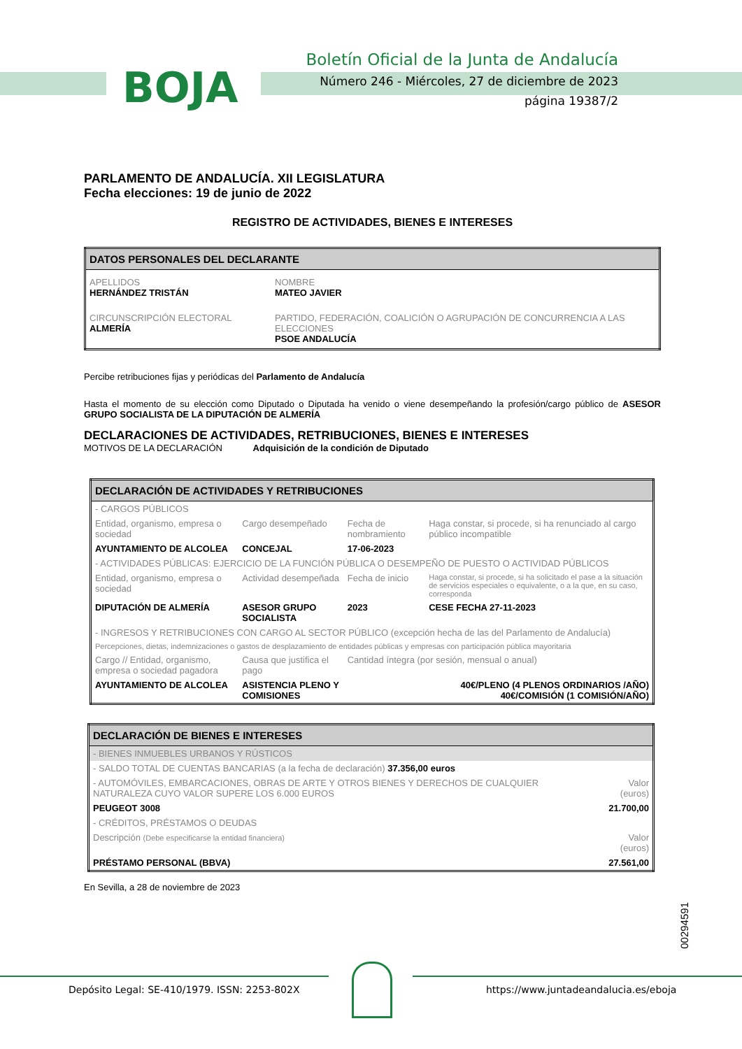BOJA
Boletín Oficial de la Junta de Andalucía
Número 246 - Miércoles, 27 de diciembre de 2023
página 19387/2
PARLAMENTO DE ANDALUCÍA. XII LEGISLATURA
Fecha elecciones: 19 de junio de 2022
REGISTRO DE ACTIVIDADES, BIENES E INTERESES
| DATOS PERSONALES DEL DECLARANTE | |
| --- | --- |
| APELLIDOS HERNÁNDEZ TRISTÁN | NOMBRE MATEO JAVIER |
| CIRCUNSCRIPCIÓN ELECTORAL ALMERÍA | PARTIDO, FEDERACIÓN, COALICIÓN O AGRUPACIÓN DE CONCURRENCIA A LAS ELECCIONES PSOE ANDALUCÍA |
Percibe retribuciones fijas y periódicas del Parlamento de Andalucía
Hasta el momento de su elección como Diputado o Diputada ha venido o viene desempeñando la profesión/cargo público de ASESOR GRUPO SOCIALISTA DE LA DIPUTACIÓN DE ALMERÍA
DECLARACIONES DE ACTIVIDADES, RETRIBUCIONES, BIENES E INTERESES
MOTIVOS DE LA DECLARACIÓN Adquisición de la condición de Diputado
| DECLARACIÓN DE ACTIVIDADES Y RETRIBUCIONES | | | |
| --- | --- | --- | --- |
| - CARGOS PÚBLICOS | | | |
| Entidad, organismo, empresa o sociedad | Cargo desempeñado | Fecha de nombramiento | Haga constar, si procede, si ha renunciado al cargo público incompatible |
| AYUNTAMIENTO DE ALCOLEA | CONCEJAL | 17-06-2023 | |
| - ACTIVIDADES PÚBLICAS: EJERCICIO DE LA FUNCIÓN PÚBLICA O DESEMPEÑO DE PUESTO O ACTIVIDAD PÚBLICOS | | | |
| Entidad, organismo, empresa o sociedad | Actividad desempeñada | Fecha de inicio | Haga constar, si procede, si ha solicitado el pase a la situación de servicios especiales o equivalente, o a la que, en su caso, corresponda |
| DIPUTACIÓN DE ALMERÍA | ASESOR GRUPO SOCIALISTA | 2023 | CESE FECHA 27-11-2023 |
| - INGRESOS Y RETRIBUCIONES CON CARGO AL SECTOR PÚBLICO (excepción hecha de las del Parlamento de Andalucía) | | | |
| Percepciones, dietas, indemnizaciones o gastos de desplazamiento de entidades públicas y empresas con participación pública mayoritaria | | | |
| Cargo // Entidad, organismo, empresa o sociedad pagadora | Causa que justifica el pago | Cantidad íntegra (por sesión, mensual o anual) | |
| AYUNTAMIENTO DE ALCOLEA | ASISTENCIA PLENO Y COMISIONES | 40€/PLENO (4 PLENOS ORDINARIOS /AÑO) 40€/COMISIÓN (1 COMISIÓN/AÑO) | |
| DECLARACIÓN DE BIENES E INTERESES | |
| --- | --- |
| - BIENES INMUEBLES URBANOS Y RÚSTICOS | |
| - SALDO TOTAL DE CUENTAS BANCARIAS (a la fecha de declaración) 37.356,00 euros | |
| - AUTOMÓVILES, EMBARCACIONES, OBRAS DE ARTE Y OTROS BIENES Y DERECHOS DE CUALQUIER NATURALEZA CUYO VALOR SUPERE LOS 6.000 EUROS | Valor (euros) |
| PEUGEOT 3008 | 21.700,00 |
| - CRÉDITOS, PRÉSTAMOS O DEUDAS | |
| Descripción (Debe especificarse la entidad financiera) | Valor (euros) |
| PRÉSTAMO PERSONAL (BBVA) | 27.561,00 |
En Sevilla, a 28 de noviembre de 2023
00294591
Depósito Legal: SE-410/1979. ISSN: 2253-802X
https://www.juntadeandalucia.es/eboja